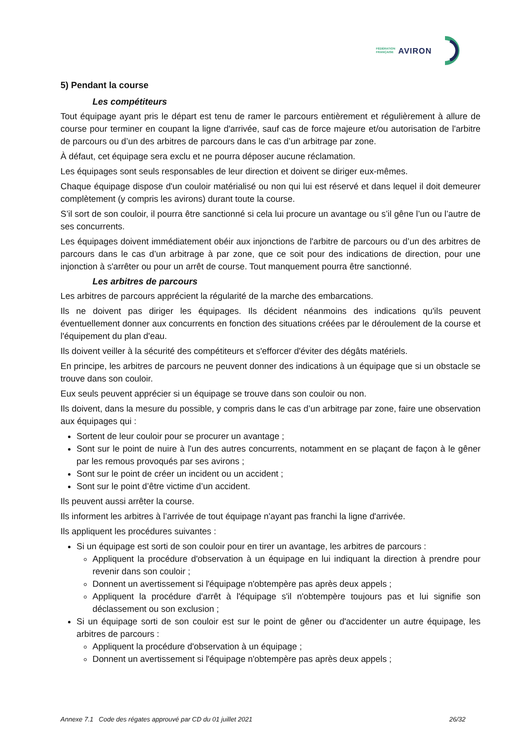FÉDÉRATION
FRANÇAISE
AVIRON
5) Pendant la course
Les compétiteurs
Tout équipage ayant pris le départ est tenu de ramer le parcours entièrement et régulièrement à allure de course pour terminer en coupant la ligne d'arrivée, sauf cas de force majeure et/ou autorisation de l'arbitre de parcours ou d’un des arbitres de parcours dans le cas d’un arbitrage par zone.
À défaut, cet équipage sera exclu et ne pourra déposer aucune réclamation.
Les équipages sont seuls responsables de leur direction et doivent se diriger eux-mêmes.
Chaque équipage dispose d'un couloir matérialisé ou non qui lui est réservé et dans lequel il doit demeurer complètement (y compris les avirons) durant toute la course.
S’il sort de son couloir, il pourra être sanctionné si cela lui procure un avantage ou s’il gêne l’un ou l’autre de ses concurrents.
Les équipages doivent immédiatement obéir aux injonctions de l'arbitre de parcours ou d’un des arbitres de parcours dans le cas d’un arbitrage à par zone, que ce soit pour des indications de direction, pour une injonction à s'arrêter ou pour un arrêt de course. Tout manquement pourra être sanctionné.
Les arbitres de parcours
Les arbitres de parcours apprécient la régularité de la marche des embarcations.
Ils ne doivent pas diriger les équipages. Ils décident néanmoins des indications qu'ils peuvent éventuellement donner aux concurrents en fonction des situations créées par le déroulement de la course et l'équipement du plan d'eau.
Ils doivent veiller à la sécurité des compétiteurs et s'efforcer d'éviter des dégâts matériels.
En principe, les arbitres de parcours ne peuvent donner des indications à un équipage que si un obstacle se trouve dans son couloir.
Eux seuls peuvent apprécier si un équipage se trouve dans son couloir ou non.
Ils doivent, dans la mesure du possible, y compris dans le cas d’un arbitrage par zone, faire une observation aux équipages qui :
Sortent de leur couloir pour se procurer un avantage ;
Sont sur le point de nuire à l'un des autres concurrents, notamment en se plaçant de façon à le gêner par les remous provoqués par ses avirons ;
Sont sur le point de créer un incident ou un accident ;
Sont sur le point d’être victime d’un accident.
Ils peuvent aussi arrêter la course.
Ils informent les arbitres à l’arrivée de tout équipage n'ayant pas franchi la ligne d'arrivée.
Ils appliquent les procédures suivantes :
Si un équipage est sorti de son couloir pour en tirer un avantage, les arbitres de parcours :
Appliquent la procédure d'observation à un équipage en lui indiquant la direction à prendre pour revenir dans son couloir ;
Donnent un avertissement si l'équipage n'obtempère pas après deux appels ;
Appliquent la procédure d'arrêt à l'équipage s'il n'obtempère toujours pas et lui signifie son déclassement ou son exclusion ;
Si un équipage sorti de son couloir est sur le point de gêner ou d'accidenter un autre équipage, les arbitres de parcours :
Appliquent la procédure d'observation à un équipage ;
Donnent un avertissement si l'équipage n'obtempère pas après deux appels ;
Annexe 7.1 Code des régates approuvé par CD du 01 juillet 2021 26/32